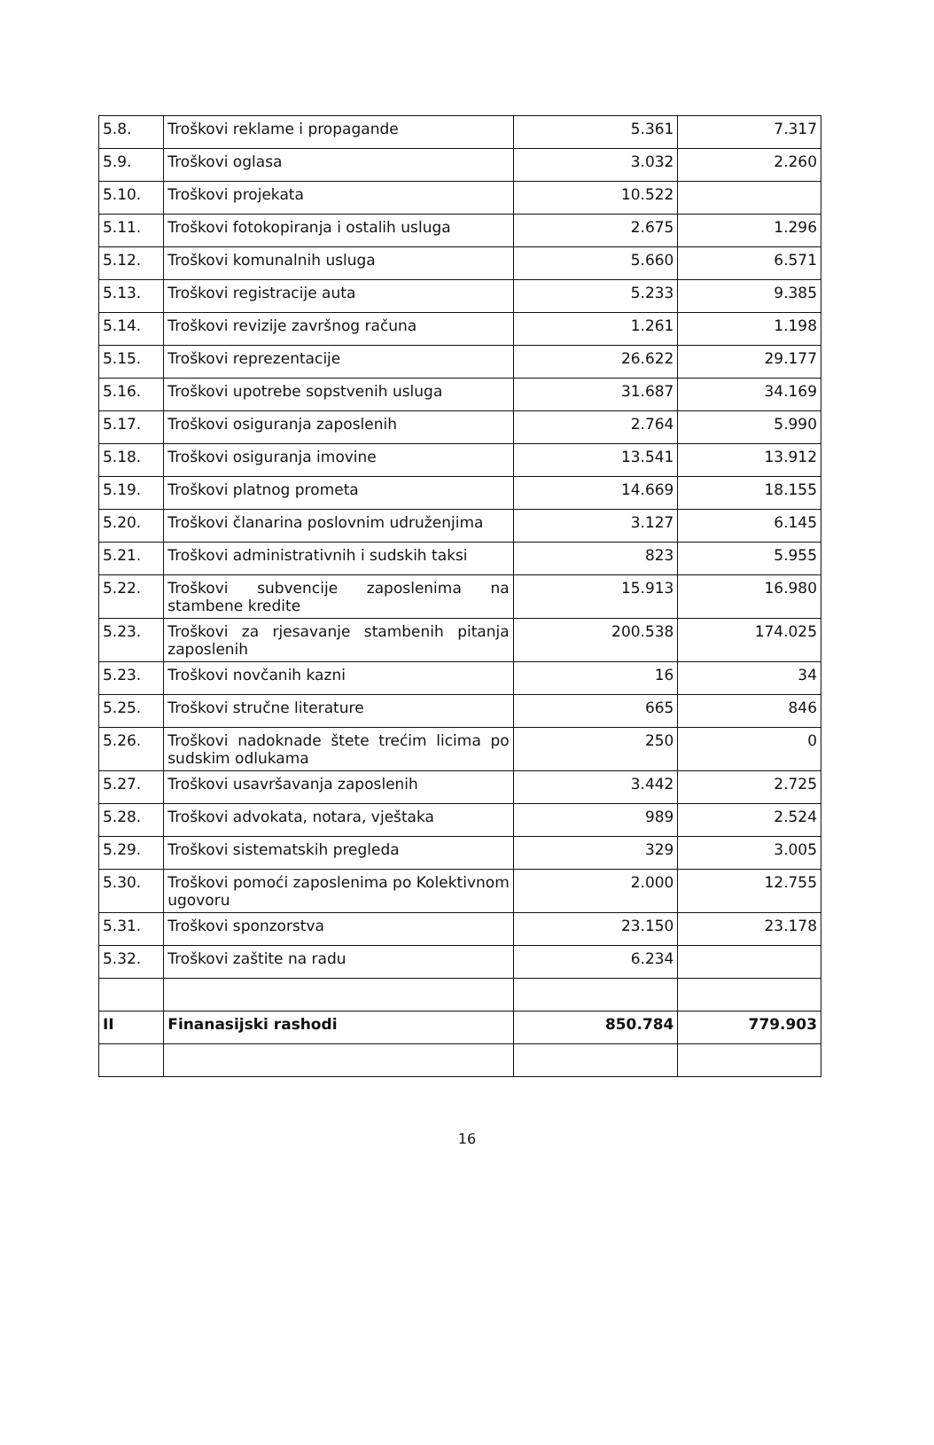| 5.8. | Troškovi reklame i propagande | 5.361 | 7.317 |
| 5.9. | Troškovi oglasa | 3.032 | 2.260 |
| 5.10. | Troškovi projekata | 10.522 | |
| 5.11. | Troškovi fotokopiranja i ostalih usluga | 2.675 | 1.296 |
| 5.12. | Troškovi komunalnih usluga | 5.660 | 6.571 |
| 5.13. | Troškovi registracije auta | 5.233 | 9.385 |
| 5.14. | Troškovi revizije završnog računa | 1.261 | 1.198 |
| 5.15. | Troškovi reprezentacije | 26.622 | 29.177 |
| 5.16. | Troškovi upotrebe sopstvenih usluga | 31.687 | 34.169 |
| 5.17. | Troškovi osiguranja zaposlenih | 2.764 | 5.990 |
| 5.18. | Troškovi osiguranja imovine | 13.541 | 13.912 |
| 5.19. | Troškovi platnog prometa | 14.669 | 18.155 |
| 5.20. | Troškovi članarina poslovnim udruženjima | 3.127 | 6.145 |
| 5.21. | Troškovi administrativnih i sudskih taksi | 823 | 5.955 |
| 5.22. | Troškovi subvencije zaposlenima na stambene kredite | 15.913 | 16.980 |
| 5.23. | Troškovi za rjesavanje stambenih pitanja zaposlenih | 200.538 | 174.025 |
| 5.23. | Troškovi novčanih kazni | 16 | 34 |
| 5.25. | Troškovi stručne literature | 665 | 846 |
| 5.26. | Troškovi nadoknade štete trećim licima po sudskim odlukama | 250 | 0 |
| 5.27. | Troškovi usavršavanja zaposlenih | 3.442 | 2.725 |
| 5.28. | Troškovi advokata, notara, vještaka | 989 | 2.524 |
| 5.29. | Troškovi sistematskih pregleda | 329 | 3.005 |
| 5.30. | Troškovi pomoći zaposlenima po Kolektivnom ugovoru | 2.000 | 12.755 |
| 5.31. | Troškovi sponzorstva | 23.150 | 23.178 |
| 5.32. | Troškovi zaštite na radu | 6.234 | |
| II | Finanasijski rashodi | 850.784 | 779.903 |
16